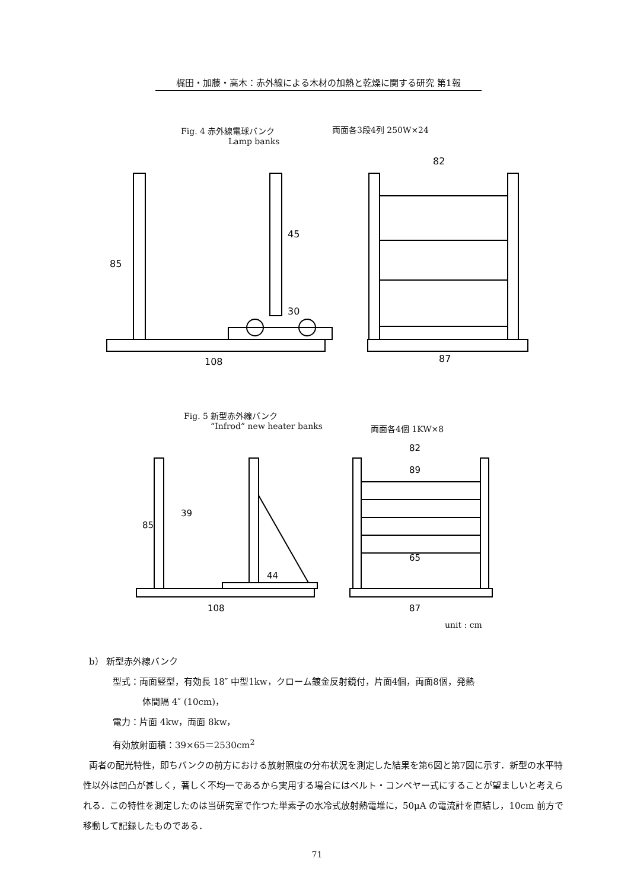梶田・加藤・高木：赤外線による木材の加熱と乾燥に関する研究 第1報
Fig. 4 赤外線電球バンク
Lamp banks
両面各3段4列 250W×24
108
82
87
85
45
30
Fig. 5 新型赤外線バンク
“Infrod” new heater banks
両面各4個 1KW×8
108
82
89
65
87
44
85
39
unit : cm
b） 新型赤外線バンク
型式：両面竪型，有効長 18″ 中型1kw，クローム鍍金反射鏡付，片面4個，両面8個，発熱
体間隔 4″ (10cm)，
電力：片面 4kw，両面 8kw，
有効放射面積：39×65＝2530cm<sup>2</sup>
両者の配光特性，即ちバンクの前方における放射照度の分布状況を測定した結果を第6図と第7図に示す．新型の水平特性以外は凹凸が甚しく，著しく不均一であるから実用する場合にはベルト・コンベヤー式にすることが望ましいと考えられる．この特性を測定したのは当研究室で作つた単素子の水冷式放射熱電堆に，50μA の電流計を直結し，10cm 前方で移動して記録したものである．
71